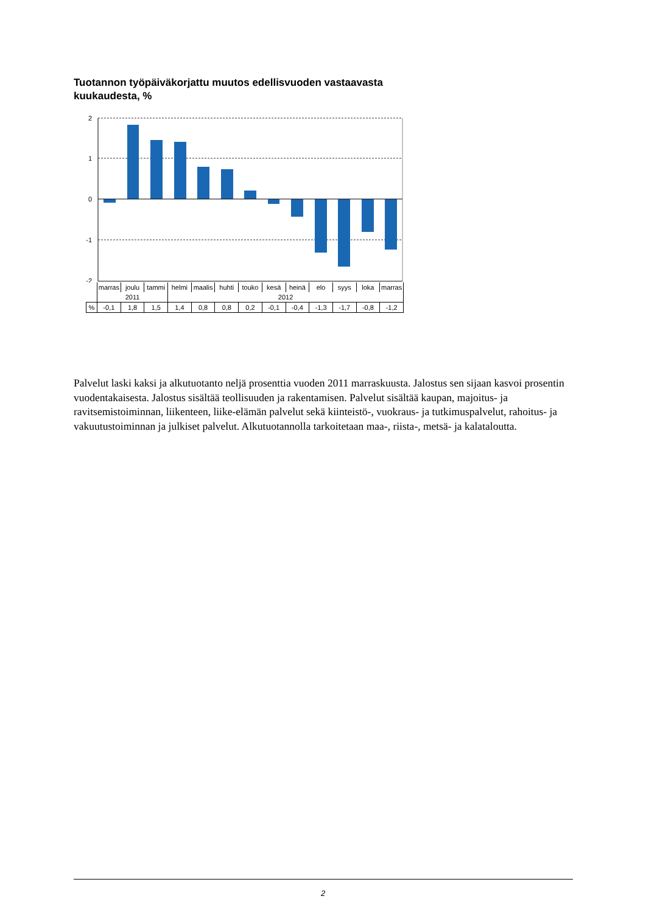Tuotannon työpäiväkorjattu muutos edellisvuoden vastaavasta kuukaudesta, %
2
1
0
-1
-2
| | marras | joulu | tammi | helmi | maalis | huhti | touko | kesä | heinä | elo | syys | loka | marras |
| | 2011 | | | 2012 | | | | | | | | | |
| % | -0,1 | 1,8 | 1,5 | 1,4 | 0,8 | 0,8 | 0,2 | -0,1 | -0,4 | -1,3 | -1,7 | -0,8 | -1,2 |
Palvelut laski kaksi ja alkutuotanto neljä prosenttia vuoden 2011 marraskuusta. Jalostus sen sijaan kasvoi prosentin vuodentakaisesta. Jalostus sisältää teollisuuden ja rakentamisen. Palvelut sisältää kaupan, majoitus- ja ravitsemistoiminnan, liikenteen, liike-elämän palvelut sekä kiinteistö-, vuokraus- ja tutkimuspalvelut, rahoitus- ja vakuutustoiminnan ja julkiset palvelut. Alkutuotannolla tarkoitetaan maa-, riista-, metsä- ja kalataloutta.
2